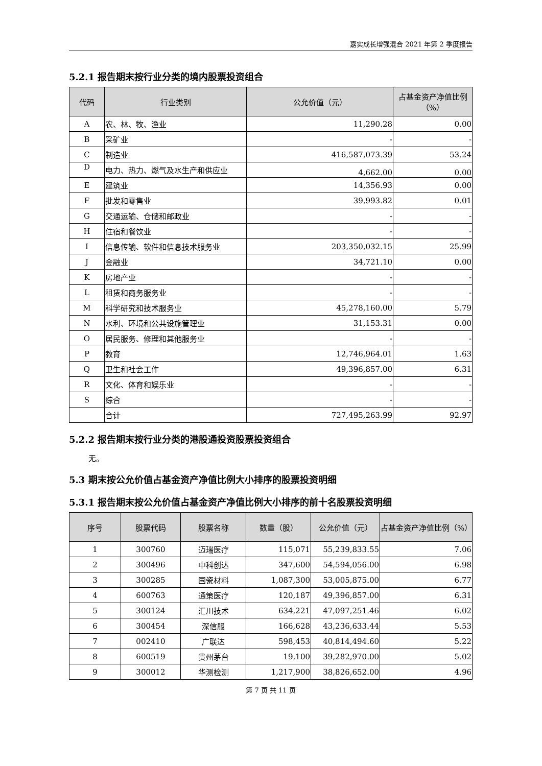嘉实成长增强混合 2021 年第 2 季度报告
5.2.1 报告期末按行业分类的境内股票投资组合
| 代码 | 行业类别 | 公允价值（元） | 占基金资产净值比例（%） |
| --- | --- | --- | --- |
| A | 农、林、牧、渔业 | 11,290.28 | 0.00 |
| B | 采矿业 | - | - |
| C | 制造业 | 416,587,073.39 | 53.24 |
| D | 电力、热力、燃气及水生产和供应业 | 4,662.00 | 0.00 |
| E | 建筑业 | 14,356.93 | 0.00 |
| F | 批发和零售业 | 39,993.82 | 0.01 |
| G | 交通运输、仓储和邮政业 | - | - |
| H | 住宿和餐饮业 | - | - |
| I | 信息传输、软件和信息技术服务业 | 203,350,032.15 | 25.99 |
| J | 金融业 | 34,721.10 | 0.00 |
| K | 房地产业 | - | - |
| L | 租赁和商务服务业 | - | - |
| M | 科学研究和技术服务业 | 45,278,160.00 | 5.79 |
| N | 水利、环境和公共设施管理业 | 31,153.31 | 0.00 |
| O | 居民服务、修理和其他服务业 | - | - |
| P | 教育 | 12,746,964.01 | 1.63 |
| Q | 卫生和社会工作 | 49,396,857.00 | 6.31 |
| R | 文化、体育和娱乐业 | - | - |
| S | 综合 | - | - |
| | 合计 | 727,495,263.99 | 92.97 |
5.2.2 报告期末按行业分类的港股通投资股票投资组合
无。
5.3 期末按公允价值占基金资产净值比例大小排序的股票投资明细
5.3.1 报告期末按公允价值占基金资产净值比例大小排序的前十名股票投资明细
| 序号 | 股票代码 | 股票名称 | 数量（股） | 公允价值（元） | 占基金资产净值比例（%） |
| --- | --- | --- | --- | --- | --- |
| 1 | 300760 | 迈瑞医疗 | 115,071 | 55,239,833.55 | 7.06 |
| 2 | 300496 | 中科创达 | 347,600 | 54,594,056.00 | 6.98 |
| 3 | 300285 | 国瓷材料 | 1,087,300 | 53,005,875.00 | 6.77 |
| 4 | 600763 | 通策医疗 | 120,187 | 49,396,857.00 | 6.31 |
| 5 | 300124 | 汇川技术 | 634,221 | 47,097,251.46 | 6.02 |
| 6 | 300454 | 深信服 | 166,628 | 43,236,633.44 | 5.53 |
| 7 | 002410 | 广联达 | 598,453 | 40,814,494.60 | 5.22 |
| 8 | 600519 | 贵州茅台 | 19,100 | 39,282,970.00 | 5.02 |
| 9 | 300012 | 华测检测 | 1,217,900 | 38,826,652.00 | 4.96 |
第 7 页 共 11 页